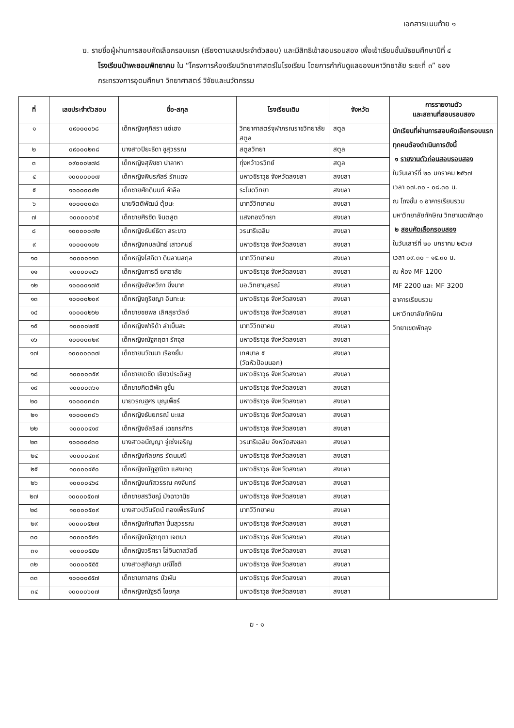เอกสารแนบท้าย ๑
ฆ. รายชื่อผู้ผ่านการสอบคัดเลือกรอบแรก (เรียงตามเลขประจำตัวสอบ) และมีสิทธิเข้าสอบรอบสอง เพื่อเข้าเรียนชั้นมัธยมศึกษาปีที่ ๔ โรงเรียนป่าพะยอมพิทยาคม ใน “โครงการห้องเรียนวิทยาศาสตร์ในโรงเรียน โดยการกำกับดูแลของมหาวิทยาลัย ระยะที่ ๓” ของกระทรวงการอุดมศึกษา วิทยาศาสตร์ วิจัยและนวัตกรรม
| ที่ | เลขประจำตัวสอบ | ชื่อ-สกุล | โรงเรียนเดิม | จังหวัด | การรายงานตัว และสถานที่สอบรอบสอง |
| --- | --- | --- | --- | --- | --- |
| ๑ | ๐๙๐๐๐๐๖๘ | เด็กหญิงศุภิสรา แซ่เฮง | วิทยาศาสตร์จุฬาภรณราชวิทยาลัย สตูล | สตูล | นักเรียนที่ผ่านการสอบคัดเลือกรอบแรกทุกคนต้องดำเนินการดังนี้ ๑ รายงานตัวก่อนสอบรอบสอง ในวันเสาร์ที่ ๒๐ มกราคม ๒๕๖๗ เวลา ๐๗.๓๐ - ๐๘.๓๐ น. ณ โถงชั้น ๑ อาคารเรียนรวม มหาวิทยาลัยทักษิณ วิทยาเขตพัทลุง ๒ สอบคัดเลือกรอบสอง ในวันเสาร์ที่ ๒๐ มกราคม ๒๕๖๗ เวลา ๐๙.๓๐ – ๑๕.๓๐ น. ณ ห้อง MF 1200 MF 2200 และ MF 3200 อาคารเรียนรวม มหาวิทยาลัยทักษิณ วิทยาเขตพัทลุง |
| ๒ | ๐๙๐๐๐๒๓๘ | นางสาวปิยะธิดา ชูสุวรรณ | สตูลวิทยา | สตูล | |
| ๓ | ๐๙๐๐๐๒๗๘ | เด็กหญิงสุพิชชา ปาลาหา | ทุ่งหว้าวรวิทย์ | สตูล | |
| ๔ | ๑๐๐๐๐๐๐๗ | เด็กหญิงพินรภัสร์ รักแดง | มหาวชิราวุธ จังหวัดสงขลา | สงขลา | |
| ๕ | ๑๐๐๐๐๐๔๒ | เด็กชายศักดินนท์ คำลือ | ระโนดวิทยา | สงขลา | |
| ๖ | ๑๐๐๐๐๐๔๓ | นายจิตติพัฒน์ ตุ้ยนะ | นาทวีวิทยาคม | สงขลา | |
| ๗ | ๑๐๐๐๐๐๖๕ | เด็กชายศิรชิต จินตสูต | แสงทองวิทยา | สงขลา | |
| ๘ | ๑๐๐๐๐๐๗๒ | เด็กหญิงธันย์ธิตา สระขาว | วรนารีเฉลิม | สงขลา | |
| ๙ | ๑๐๐๐๐๑๐๒ | เด็กหญิงกมลนัทธ์ เสาวคนธ์ | มหาวชิราวุธ จังหวัดสงขลา | สงขลา | |
| ๑๐ | ๑๐๐๐๐๑๑๓ | เด็กหญิงโสภิตา ดินลานสกุล | นาทวีวิทยาคม | สงขลา | |
| ๑๑ | ๑๐๐๐๐๑๔๖ | เด็กหญิงภารดี ยศอาลัย | มหาวชิราวุธ จังหวัดสงขลา | สงขลา | |
| ๑๒ | ๑๐๐๐๐๑๗๕ | เด็กหญิงอังควิภา มิ่งมาก | มอ.วิทยานุสรณ์ | สงขลา | |
| ๑๓ | ๑๐๐๐๐๒๐๙ | เด็กหญิงภูริชญา อินทะนะ | มหาวชิราวุธ จังหวัดสงขลา | สงขลา | |
| ๑๔ | ๑๐๐๐๐๒๖๒ | เด็กชายชยพล เลิศสุธาวัลย์ | มหาวชิราวุธ จังหวัดสงขลา | สงขลา | |
| ๑๕ | ๑๐๐๐๐๒๙๕ | เด็กหญิงฟารีด้า ลำเบ็นสะ | นาทวีวิทยาคม | สงขลา | |
| ๑๖ | ๑๐๐๐๐๓๒๙ | เด็กหญิงณัฐกฤตา รักจุล | มหาวชิราวุธ จังหวัดสงขลา | สงขลา | |
| ๑๗ | ๑๐๐๐๐๓๓๗ | เด็กชายนวัฒนา เรืองยิ้ม | เทศบาล ๕ (วัดหัวป้อมนอก) | สงขลา | |
| ๑๘ | ๑๐๐๐๐๓๕๙ | เด็กชายเตชิต เขียวประดิษฐ | มหาวชิราวุธ จังหวัดสงขลา | สงขลา | |
| ๑๙ | ๑๐๐๐๐๓๖๑ | เด็กชายกิตติพัศ ชูชื่น | มหาวชิราวุธ จังหวัดสงขลา | สงขลา | |
| ๒๐ | ๑๐๐๐๐๓๘๓ | นายวรณฐศร บุญเพ็ชร์ | มหาวชิราวุธ จังหวัดสงขลา | สงขลา | |
| ๒๑ | ๑๐๐๐๐๓๘๖ | เด็กหญิงธันยภรณ์ นะแส | มหาวชิราวุธ จังหวัดสงขลา | สงขลา | |
| ๒๒ | ๑๐๐๐๐๔๑๙ | เด็กหญิงอัลริลล์ เดชภรภัทร | มหาวชิราวุธ จังหวัดสงขลา | สงขลา | |
| ๒๓ | ๑๐๐๐๐๔๓๐ | นางสาวอนัญญา จู่เซ่งเจริญ | วรนารีเฉลิม จังหวัดสงขลา | สงขลา | |
| ๒๔ | ๑๐๐๐๐๔๓๙ | เด็กหญิงกัลยกร รัตนมณี | มหาวชิราวุธ จังหวัดสงขลา | สงขลา | |
| ๒๕ | ๑๐๐๐๐๔๕๐ | เด็กหญิงณัฎฐณิชา แสงเกตุ | มหาวชิราวุธ จังหวัดสงขลา | สงขลา | |
| ๒๖ | ๑๐๐๐๐๔๖๔ | เด็กหญิงนภัสวรรณ คงจันทร์ | มหาวชิราวุธ จังหวัดสงขลา | สงขลา | |
| ๒๗ | ๑๐๐๐๐๕๐๗ | เด็กชายสรวิชญ์ มัจฉาวานิช | มหาวชิราวุธ จังหวัดสงขลา | สงขลา | |
| ๒๘ | ๑๐๐๐๐๕๐๙ | นางสาวปวันรัตน์ ทองเพ็ชรจันทร์ | นาทวีวิทยาคม | สงขลา | |
| ๒๙ | ๑๐๐๐๐๕๒๗ | เด็กหญิงภัณฑิลา ปิ่นสุวรรณ | มหาวชิราวุธ จังหวัดสงขลา | สงขลา | |
| ๓๐ | ๑๐๐๐๐๕๔๑ | เด็กหญิงณัฐกฤตา เจตนา | มหาวชิราวุธ จังหวัดสงขลา | สงขลา | |
| ๓๑ | ๑๐๐๐๐๕๕๒ | เด็กหญิงวริศรา โล่จินดาสวัสดิ์ | มหาวชิราวุธ จังหวัดสงขลา | สงขลา | |
| ๓๒ | ๑๐๐๐๐๕๕๕ | นางสาวสุภิชญา มณีโชติ | มหาวชิราวุธ จังหวัดสงขลา | สงขลา | |
| ๓๓ | ๑๐๐๐๐๕๕๗ | เด็กชายภาสกร บัวผัน | มหาวชิราวุธ จังหวัดสงขลา | สงขลา | |
| ๓๔ | ๑๐๐๐๐๖๐๗ | เด็กหญิงณัฐรดี ไชยกุล | มหาวชิราวุธ จังหวัดสงขลา | สงขลา | |
ฆ - ๑